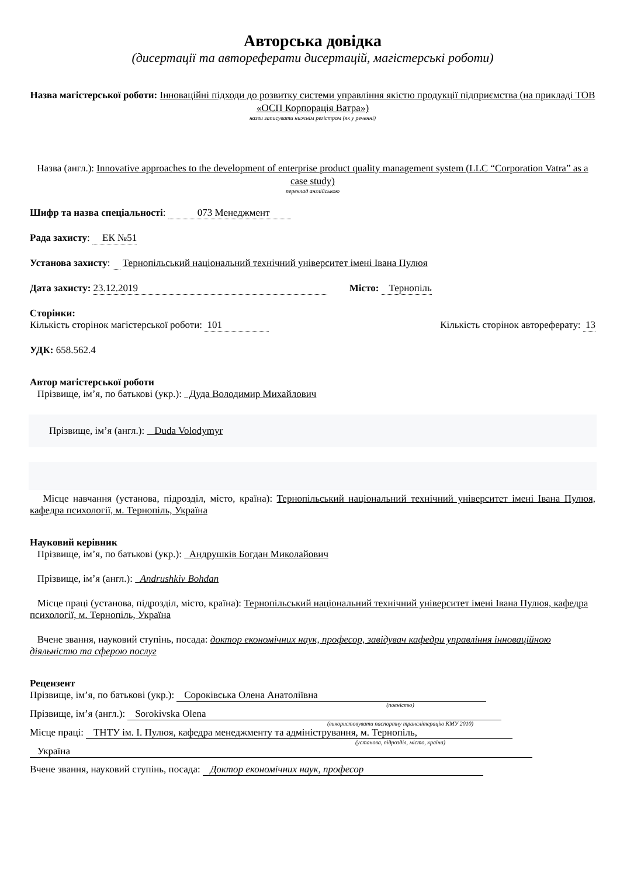Авторська довідка
(дисертації та автореферати дисертацій, магістерські роботи)
Назва магістерської роботи: Інноваційні підходи до розвитку системи управління якістю продукції підприємства (на прикладі ТОВ «ОСП Корпорація Ватра»)
назви записувати нижнім регістром (як у реченні)
Назва (англ.): Innovative approaches to the development of enterprise product quality management system (LLC “Corporation Vatra” as a case study)
переклад англійською
Шифр та назва спеціальності: 073 Менеджмент
Рада захисту: ЕК №51
Установа захисту: Тернопільський національний технічний університет імені Івана Пулюя
Дата захисту: 23.12.2019 Місто: Тернопіль
Сторінки:
Кількість сторінок магістерської роботи: 101 Кількість сторінок автореферату: 13
УДК: 658.562.4
Автор магістерської роботи
Прізвище, ім’я, по батькові (укр.): Дуда Володимир Михайлович
Прізвище, ім’я (англ.): Duda Volodymyr
Місце навчання (установа, підрозділ, місто, країна): Тернопільський національний технічний університет імені Івана Пулюя, кафедра психології, м. Тернопіль, Україна
Науковий керівник
Прізвище, ім’я, по батькові (укр.): Андрушків Богдан Миколайович
Прізвище, ім’я (англ.): Andrushkiv Bohdan
Місце праці (установа, підрозділ, місто, країна): Тернопільський національний технічний університет імені Івана Пулюя, кафедра психології, м. Тернопіль, Україна
Вчене звання, науковий ступінь, посада: доктор економічних наук, професор, завідувач кафедри управління інноваційною діяльністю та сферою послуг
Рецензент
Прізвище, ім’я, по батькові (укр.): Сороківська Олена Анатоліївна
(повністю)
Прізвище, ім’я (англ.): Sorokivska Olena
(використовувати паспортну транслітерацію КМУ 2010)
Місце праці: ТНТУ ім. І. Пулюя, кафедра менеджменту та адміністрування, м. Тернопіль,
(установа, підрозділ, місто, країна)
Україна
Вчене звання, науковий ступінь, посада: Доктор економічних наук, професор